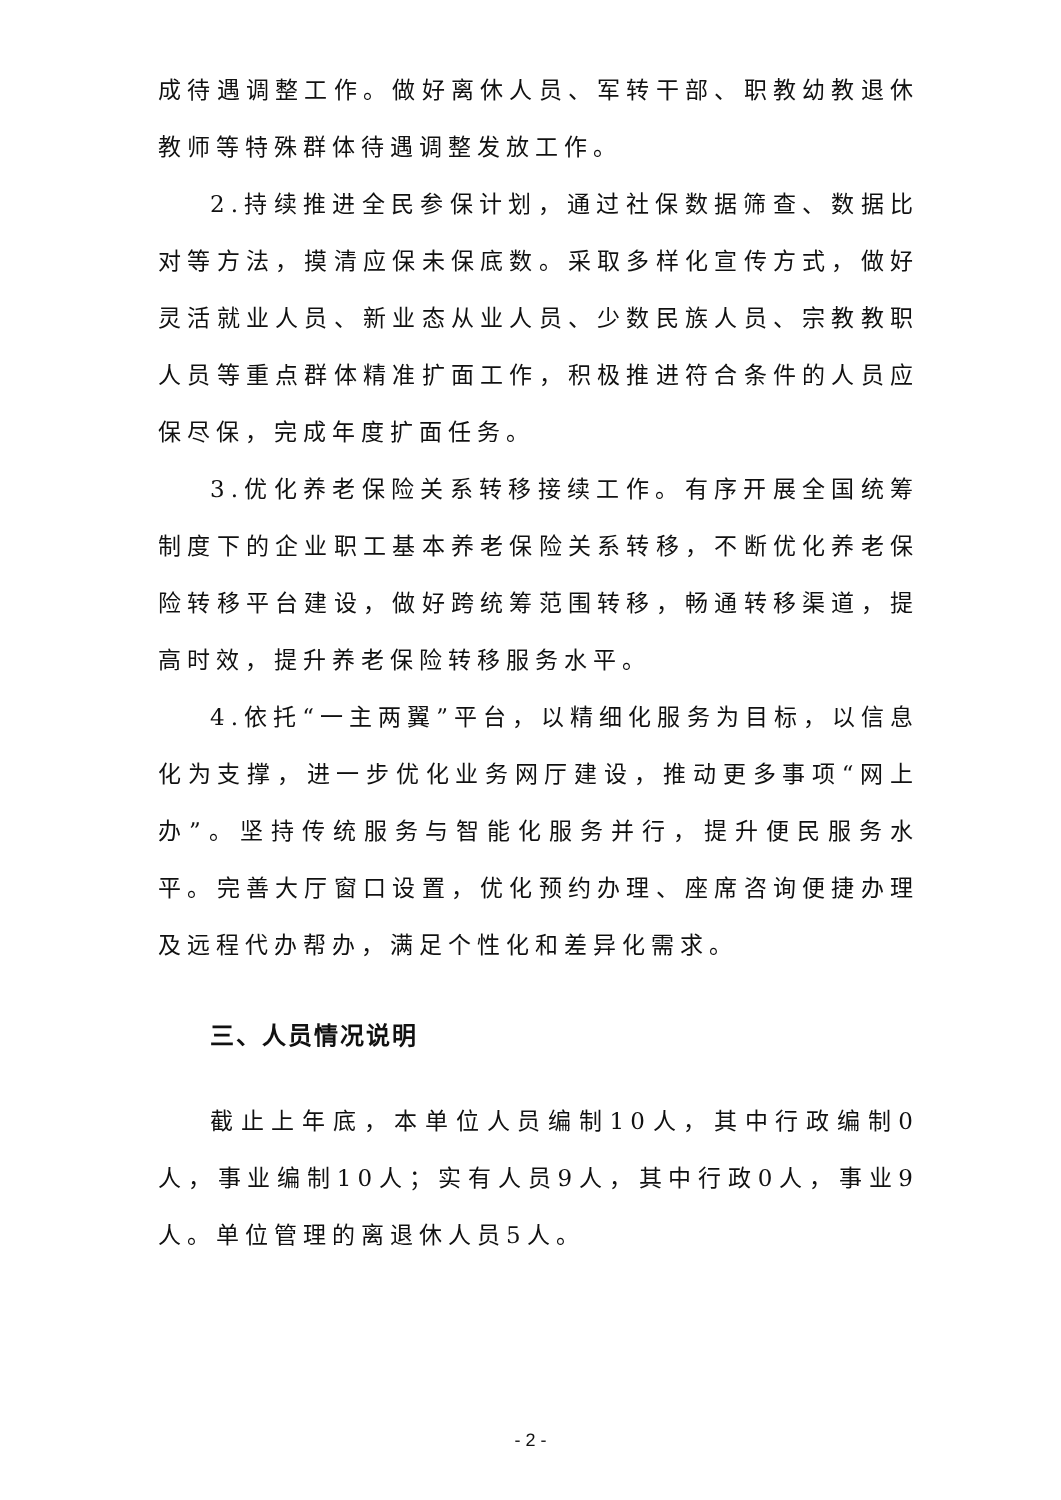成待遇调整工作。做好离休人员、军转干部、职教幼教退休教师等特殊群体待遇调整发放工作。
2.持续推进全民参保计划，通过社保数据筛查、数据比对等方法，摸清应保未保底数。采取多样化宣传方式，做好灵活就业人员、新业态从业人员、少数民族人员、宗教教职人员等重点群体精准扩面工作，积极推进符合条件的人员应保尽保，完成年度扩面任务。
3.优化养老保险关系转移接续工作。有序开展全国统筹制度下的企业职工基本养老保险关系转移，不断优化养老保险转移平台建设，做好跨统筹范围转移，畅通转移渠道，提高时效，提升养老保险转移服务水平。
4.依托“一主两翼”平台，以精细化服务为目标，以信息化为支撑，进一步优化业务网厅建设，推动更多事项“网上办”。坚持传统服务与智能化服务并行，提升便民服务水平。完善大厅窗口设置，优化预约办理、座席咨询便捷办理及远程代办帮办，满足个性化和差异化需求。
三、人员情况说明
截止上年底，本单位人员编制10人，其中行政编制0人，事业编制10人；实有人员9人，其中行政0人，事业9人。单位管理的离退休人员5人。
- 2 -